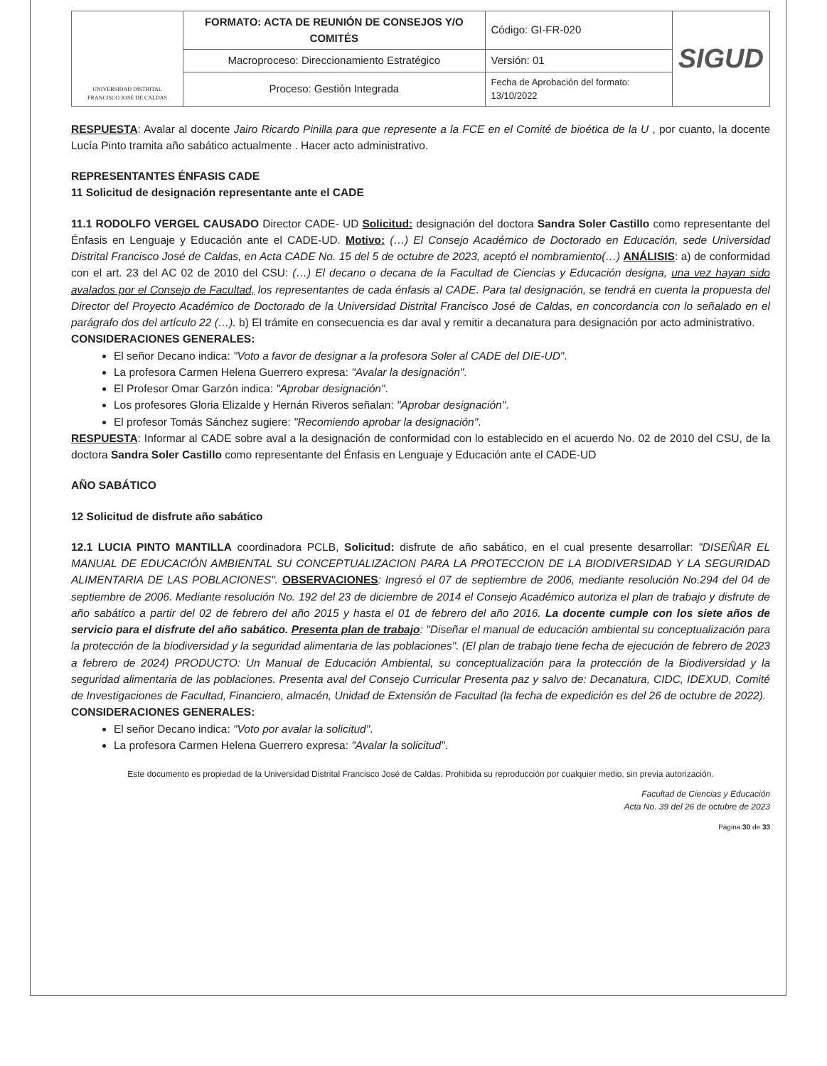| UNIVERSIDAD DISTRITAL FRANCISCO JOSÉ DE CALDAS | FORMATO: ACTA DE REUNIÓN DE CONSEJOS Y/O COMITÉS | Código: GI-FR-020 | SIGUD |
| | Macroproceso: Direccionamiento Estratégico | Versión: 01 | |
| | Proceso: Gestión Integrada | Fecha de Aprobación del formato: 13/10/2022 | |
RESPUESTA: Avalar al docente Jairo Ricardo Pinilla para que represente a la FCE en el Comité de bioética de la U , por cuanto, la docente Lucía Pinto tramita año sabático actualmente . Hacer acto administrativo.
REPRESENTANTES ÉNFASIS CADE
11 Solicitud de designación representante ante el CADE
11.1 RODOLFO VERGEL CAUSADO Director CADE- UD Solicitud: designación del doctora Sandra Soler Castillo como representante del Énfasis en Lenguaje y Educación ante el CADE-UD. Motivo: (…) El Consejo Académico de Doctorado en Educación, sede Universidad Distrital Francisco José de Caldas, en Acta CADE No. 15 del 5 de octubre de 2023, aceptó el nombramiento(…) ANÁLISIS: a) de conformidad con el art. 23 del AC 02 de 2010 del CSU: (…) El decano o decana de la Facultad de Ciencias y Educación designa, una vez hayan sido avalados por el Consejo de Facultad, los representantes de cada énfasis al CADE. Para tal designación, se tendrá en cuenta la propuesta del Director del Proyecto Académico de Doctorado de la Universidad Distrital Francisco José de Caldas, en concordancia con lo señalado en el parágrafo dos del artículo 22 (…). b) El trámite en consecuencia es dar aval y remitir a decanatura para designación por acto administrativo.
CONSIDERACIONES GENERALES:
El señor Decano indica: "Voto a favor de designar a la profesora Soler al CADE del DIE-UD".
La profesora Carmen Helena Guerrero expresa: "Avalar la designación".
El Profesor Omar Garzón indica: "Aprobar designación".
Los profesores Gloria Elizalde y Hernán Riveros señalan: "Aprobar designación".
El profesor Tomás Sánchez sugiere: "Recomiendo aprobar la designación".
RESPUESTA: Informar al CADE sobre aval a la designación de conformidad con lo establecido en el acuerdo No. 02 de 2010 del CSU, de la doctora Sandra Soler Castillo como representante del Énfasis en Lenguaje y Educación ante el CADE-UD
AÑO SABÁTICO
12 Solicitud de disfrute año sabático
12.1 LUCIA PINTO MANTILLA coordinadora PCLB, Solicitud: disfrute de año sabático, en el cual presente desarrollar: "DISEÑAR EL MANUAL DE EDUCACIÓN AMBIENTAL SU CONCEPTUALIZACION PARA LA PROTECCION DE LA BIODIVERSIDAD Y LA SEGURIDAD ALIMENTARIA DE LAS POBLACIONES". OBSERVACIONES: Ingresó el 07 de septiembre de 2006, mediante resolución No.294 del 04 de septiembre de 2006. Mediante resolución No. 192 del 23 de diciembre de 2014 el Consejo Académico autoriza el plan de trabajo y disfrute de año sabático a partir del 02 de febrero del año 2015 y hasta el 01 de febrero del año 2016. La docente cumple con los siete años de servicio para el disfrute del año sabático. Presenta plan de trabajo: "Diseñar el manual de educación ambiental su conceptualización para la protección de la biodiversidad y la seguridad alimentaria de las poblaciones". (El plan de trabajo tiene fecha de ejecución de febrero de 2023 a febrero de 2024) PRODUCTO: Un Manual de Educación Ambiental, su conceptualización para la protección de la Biodiversidad y la seguridad alimentaria de las poblaciones. Presenta aval del Consejo Curricular Presenta paz y salvo de: Decanatura, CIDC, IDEXUD, Comité de Investigaciones de Facultad, Financiero, almacén, Unidad de Extensión de Facultad (la fecha de expedición es del 26 de octubre de 2022).
CONSIDERACIONES GENERALES:
El señor Decano indica: "Voto por avalar la solicitud".
La profesora Carmen Helena Guerrero expresa: "Avalar la solicitud".
Este documento es propiedad de la Universidad Distrital Francisco José de Caldas. Prohibida su reproducción por cualquier medio, sin previa autorización.
Facultad de Ciencias y Educación
Acta No. 39 del 26 de octubre de 2023
Página 30 de 33